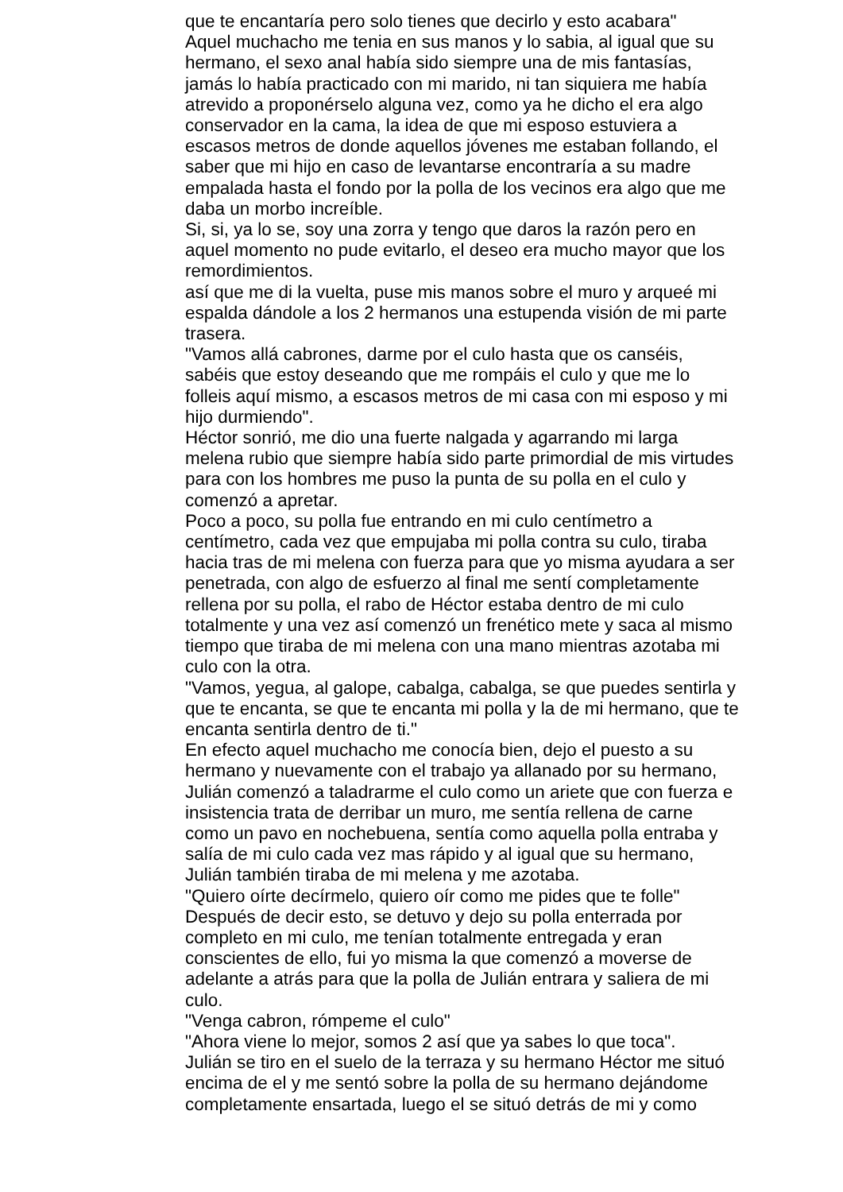que te encantaría pero solo tienes que decirlo y esto acabara"
Aquel muchacho me tenia en sus manos y lo sabia, al igual que su
hermano, el sexo anal había sido siempre una de mis fantasías,
jamás lo había practicado con mi marido, ni tan siquiera me había
atrevido a proponérselo alguna vez, como ya he dicho el era algo
conservador en la cama, la idea de que mi esposo estuviera a
escasos metros de donde aquellos jóvenes me estaban follando, el
saber que mi hijo en caso de levantarse encontraría a su madre
empalada hasta el fondo por la polla de los vecinos era algo que me
daba un morbo increíble.
Si, si, ya lo se, soy una zorra y tengo que daros la razón pero en
aquel momento no pude evitarlo, el deseo era mucho mayor que los
remordimientos.
así que me di la vuelta, puse mis manos sobre el muro y arqueé mi
espalda dándole a los 2 hermanos una estupenda visión de mi parte
trasera.
"Vamos allá cabrones, darme por el culo hasta que os canséis,
sabéis que estoy deseando que me rompáis el culo y que me lo
folleis aquí mismo, a escasos metros de mi casa con mi esposo y mi
hijo durmiendo".
Héctor sonrió, me dio una fuerte nalgada y agarrando mi larga
melena rubio que siempre había sido parte primordial de mis virtudes
para con los hombres me puso la punta de su polla en el culo y
comenzó a apretar.
Poco a poco, su polla fue entrando en mi culo centímetro a
centímetro, cada vez que empujaba mi polla contra su culo, tiraba
hacia tras de mi melena con fuerza para que yo misma ayudara a ser
penetrada, con algo de esfuerzo al final me sentí completamente
rellena por su polla, el rabo de Héctor estaba dentro de mi culo
totalmente y una vez así comenzó un frenético mete y saca al mismo
tiempo que tiraba de mi melena con una mano mientras azotaba mi
culo con la otra.
"Vamos, yegua, al galope, cabalga, cabalga, se que puedes sentirla y
que te encanta, se que te encanta mi polla y la de mi hermano, que te
encanta sentirla dentro de ti."
En efecto aquel muchacho me conocía bien, dejo el puesto a su
hermano y nuevamente con el trabajo ya allanado por su hermano,
Julián comenzó a taladrarme el culo como un ariete que con fuerza e
insistencia trata de derribar un muro, me sentía rellena de carne
como un pavo en nochebuena, sentía como aquella polla entraba y
salía de mi culo cada vez mas rápido y al igual que su hermano,
Julián también tiraba de mi melena y me azotaba.
"Quiero oírte decírmelo, quiero oír como me pides que te folle"
Después de decir esto, se detuvo y dejo su polla enterrada por
completo en mi culo, me tenían totalmente entregada y eran
conscientes de ello, fui yo misma la que comenzó a moverse de
adelante a atrás para que la polla de Julián entrara y saliera de mi
culo.
"Venga cabron, rómpeme el culo"
"Ahora viene lo mejor, somos 2 así que ya sabes lo que toca".
Julián se tiro en el suelo de la terraza y su hermano Héctor me situó
encima de el y me sentó sobre la polla de su hermano dejándome
completamente ensartada, luego el se situó detrás de mi y como